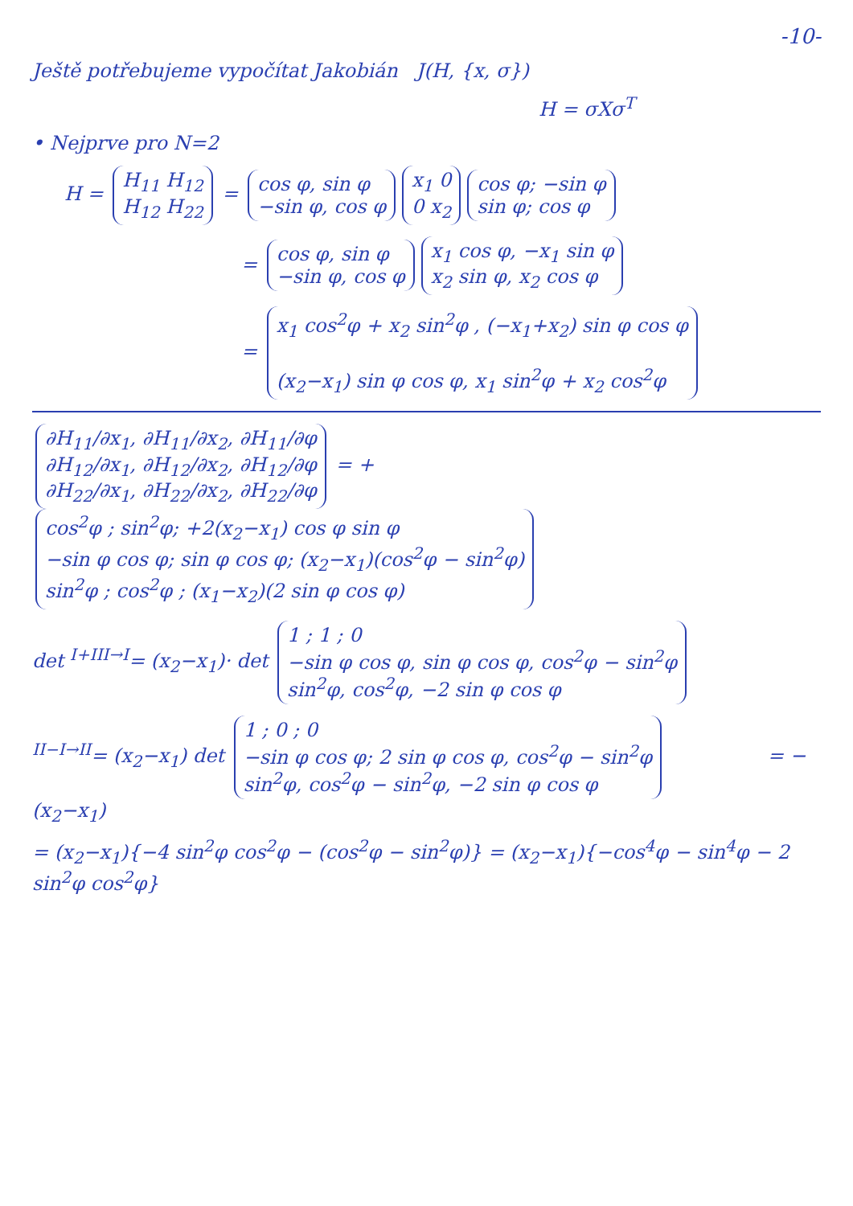-10-
Ještě potřebujeme vypočítat Jakobián J(H, {x, σ})
H = σXσ<sup>T</sup>
• Nejprve pro N=2
H =
H<sub>11</sub> H<sub>12</sub>
H<sub>12</sub> H<sub>22</sub>
=
cos φ, sin φ
−sin φ, cos φ
x<sub>1</sub> 0
0 x<sub>2</sub>
cos φ; −sin φ
sin φ; cos φ
=
cos φ, sin φ
−sin φ, cos φ
x<sub>1</sub> cos φ, −x<sub>1</sub> sin φ
x<sub>2</sub> sin φ, x<sub>2</sub> cos φ
=
x<sub>1</sub> cos<sup>2</sup>φ + x<sub>2</sub> sin<sup>2</sup>φ , (−x<sub>1</sub>+x<sub>2</sub>) sin φ cos φ
(x<sub>2</sub>−x<sub>1</sub>) sin φ cos φ, x<sub>1</sub> sin<sup>2</sup>φ + x<sub>2</sub> cos<sup>2</sup>φ
∂H<sub>11</sub>/∂x<sub>1</sub>, ∂H<sub>11</sub>/∂x<sub>2</sub>, ∂H<sub>11</sub>/∂φ
∂H<sub>12</sub>/∂x<sub>1</sub>, ∂H<sub>12</sub>/∂x<sub>2</sub>, ∂H<sub>12</sub>/∂φ
∂H<sub>22</sub>/∂x<sub>1</sub>, ∂H<sub>22</sub>/∂x<sub>2</sub>, ∂H<sub>22</sub>/∂φ
= +
cos<sup>2</sup>φ ; sin<sup>2</sup>φ; +2(x<sub>2</sub>−x<sub>1</sub>) cos φ sin φ
−sin φ cos φ; sin φ cos φ; (x<sub>2</sub>−x<sub>1</sub>)(cos<sup>2</sup>φ − sin<sup>2</sup>φ)
sin<sup>2</sup>φ ; cos<sup>2</sup>φ ; (x<sub>1</sub>−x<sub>2</sub>)(2 sin φ cos φ)
det <sup>I+III→I</sup>= (x<sub>2</sub>−x<sub>1</sub>)· det
1 ; 1 ; 0
−sin φ cos φ, sin φ cos φ, cos<sup>2</sup>φ − sin<sup>2</sup>φ
sin<sup>2</sup>φ, cos<sup>2</sup>φ, −2 sin φ cos φ
<sup>II−I→II</sup>= (x<sub>2</sub>−x<sub>1</sub>) det
1 ; 0 ; 0
−sin φ cos φ; 2 sin φ cos φ, cos<sup>2</sup>φ − sin<sup>2</sup>φ
sin<sup>2</sup>φ, cos<sup>2</sup>φ − sin<sup>2</sup>φ, −2 sin φ cos φ
= −(x<sub>2</sub>−x<sub>1</sub>)
= (x<sub>2</sub>−x<sub>1</sub>){−4 sin<sup>2</sup>φ cos<sup>2</sup>φ − (cos<sup>2</sup>φ − sin<sup>2</sup>φ)} = (x<sub>2</sub>−x<sub>1</sub>){−cos<sup>4</sup>φ − sin<sup>4</sup>φ − 2 sin<sup>2</sup>φ cos<sup>2</sup>φ}